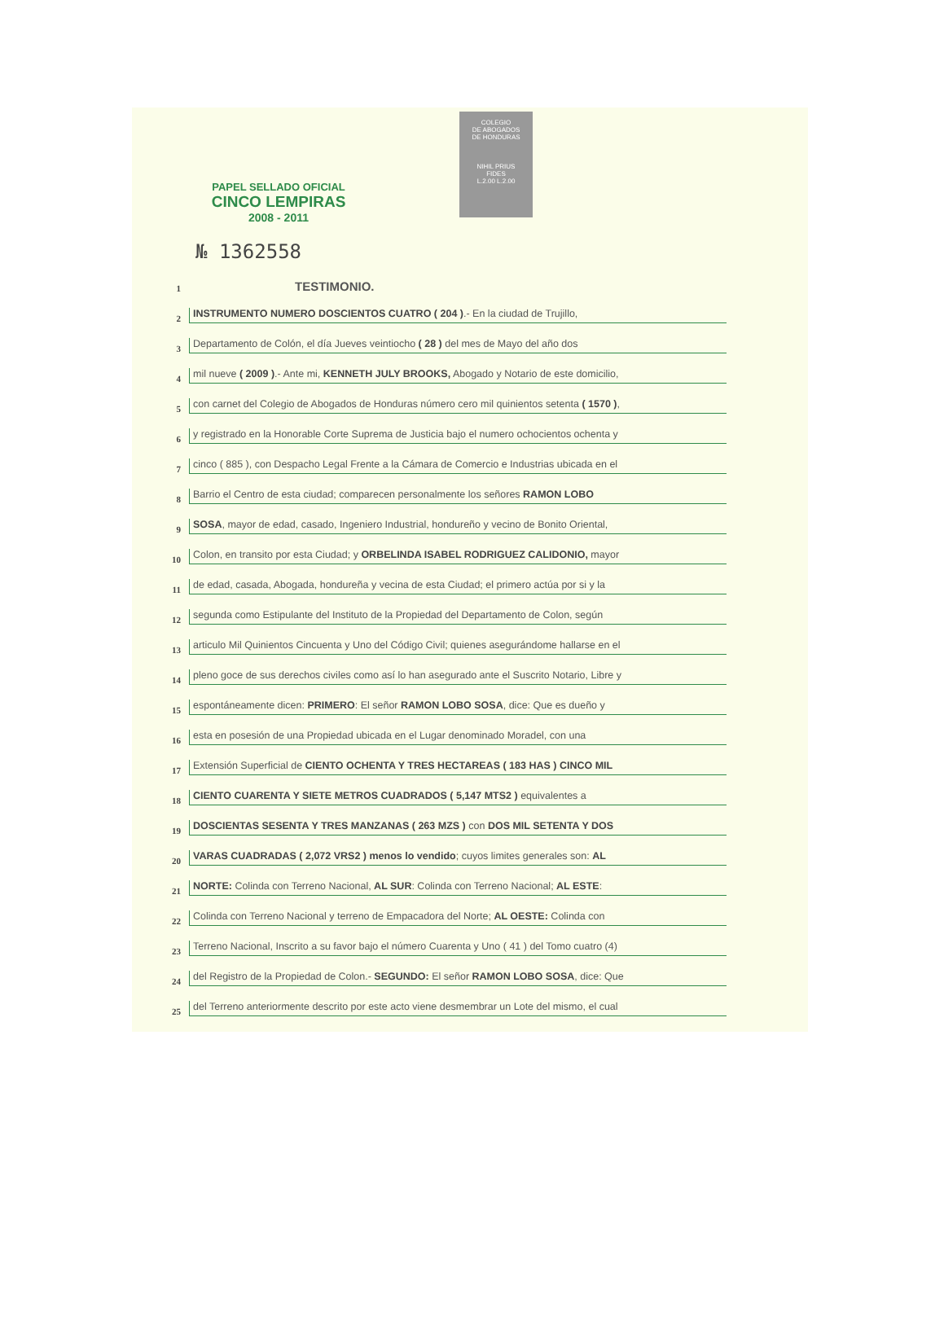COLEGIO
DE ABOGADOS
DE HONDURAS
NIHIL PRIUS
FIDES
L.2.00 L.2.00
PAPEL SELLADO OFICIAL
CINCO LEMPIRAS
2008 - 2011
№ 1362558
1 TESTIMONIO.
2 INSTRUMENTO NUMERO DOSCIENTOS CUATRO ( 204 ).- En la ciudad de Trujillo,
3 Departamento de Colón, el día Jueves veintiocho ( 28 ) del mes de Mayo del año dos
4 mil nueve ( 2009 ).- Ante mi, KENNETH JULY BROOKS, Abogado y Notario de este domicilio,
5 con carnet del Colegio de Abogados de Honduras número cero mil quinientos setenta ( 1570 ),
6 y registrado en la Honorable Corte Suprema de Justicia bajo el numero ochocientos ochenta y
7 cinco ( 885 ), con Despacho Legal Frente a la Cámara de Comercio e Industrias ubicada en el
8 Barrio el Centro de esta ciudad; comparecen personalmente los señores RAMON LOBO
9 SOSA, mayor de edad, casado, Ingeniero Industrial, hondureño y vecino de Bonito Oriental,
10 Colon, en transito por esta Ciudad; y ORBELINDA ISABEL RODRIGUEZ CALIDONIO, mayor
11 de edad, casada, Abogada, hondureña y vecina de esta Ciudad; el primero actúa por si y la
12 segunda como Estipulante del Instituto de la Propiedad del Departamento de Colon, según
13 articulo Mil Quinientos Cincuenta y Uno del Código Civil; quienes asegurándome hallarse en el
14 pleno goce de sus derechos civiles como así lo han asegurado ante el Suscrito Notario, Libre y
15 espontáneamente dicen: PRIMERO: El señor RAMON LOBO SOSA, dice: Que es dueño y
16 esta en posesión de una Propiedad ubicada en el Lugar denominado Moradel, con una
17 Extensión Superficial de CIENTO OCHENTA Y TRES HECTAREAS ( 183 HAS ) CINCO MIL
18 CIENTO CUARENTA Y SIETE METROS CUADRADOS ( 5,147 MTS2 ) equivalentes a
19 DOSCIENTAS SESENTA Y TRES MANZANAS ( 263 MZS ) con DOS MIL SETENTA Y DOS
20 VARAS CUADRADAS ( 2,072 VRS2 ) menos lo vendido; cuyos limites generales son: AL
21 NORTE: Colinda con Terreno Nacional, AL SUR: Colinda con Terreno Nacional; AL ESTE:
22 Colinda con Terreno Nacional y terreno de Empacadora del Norte; AL OESTE: Colinda con
23 Terreno Nacional, Inscrito a su favor bajo el número Cuarenta y Uno ( 41 ) del Tomo cuatro (4)
24 del Registro de la Propiedad de Colon.- SEGUNDO: El señor RAMON LOBO SOSA, dice: Que
25 del Terreno anteriormente descrito por este acto viene desmembrar un Lote del mismo, el cual